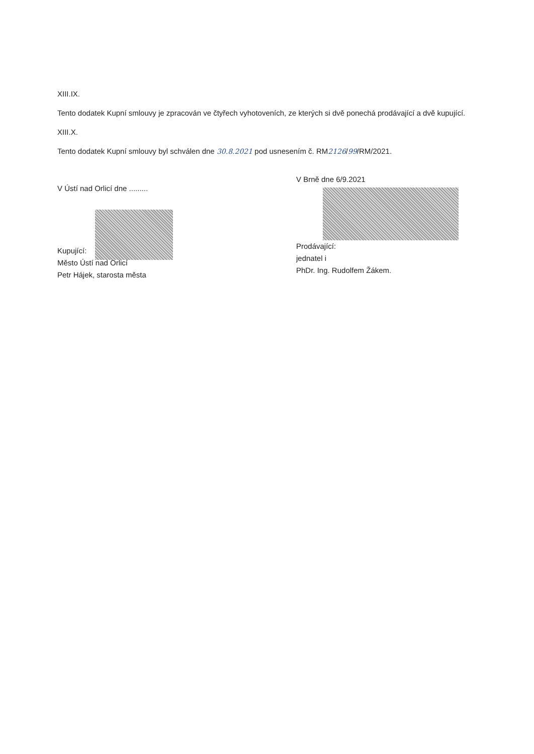XIII.IX.
Tento dodatek Kupní smlouvy je zpracován ve čtyřech vyhotoveních, ze kterých si dvě ponechá prodávající a dvě kupující.
XIII.X.
Tento dodatek Kupní smlouvy byl schválen dne 30.8.2021 pod usnesením č. RM2126/99/RM/2021.
V Ústí nad Orlicí dne .........
Kupující:
Město Ústí nad Orlicí
Petr Hájek, starosta města
V Brně dne 6/9.2021
Prodávající:
jednatel i
PhDr. Ing. Rudolfem Žákem.